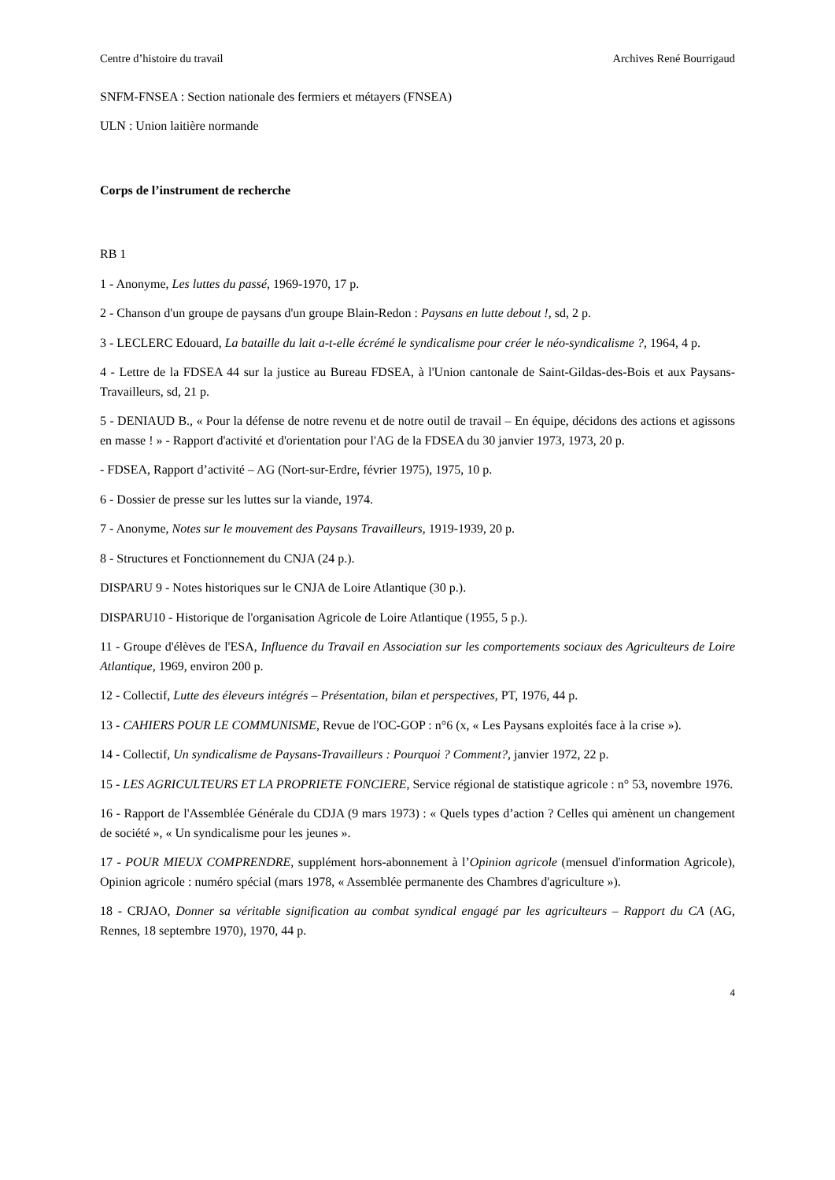Centre d’histoire du travail Archives René Bourrigaud
SNFM-FNSEA : Section nationale des fermiers et métayers (FNSEA)
ULN : Union laitière normande
Corps de l’instrument de recherche
RB 1
1 - Anonyme, Les luttes du passé, 1969-1970, 17 p.
2 - Chanson d'un groupe de paysans d'un groupe Blain-Redon : Paysans en lutte debout !, sd, 2 p.
3 - LECLERC Edouard, La bataille du lait a-t-elle écrémé le syndicalisme pour créer le néo-syndicalisme ?, 1964, 4 p.
4 - Lettre de la FDSEA 44 sur la justice au Bureau FDSEA, à l'Union cantonale de Saint-Gildas-des-Bois et aux Paysans-Travailleurs, sd, 21 p.
5 - DENIAUD B., « Pour la défense de notre revenu et de notre outil de travail – En équipe, décidons des actions et agissons en masse ! » - Rapport d'activité et d'orientation pour l'AG de la FDSEA du 30 janvier 1973, 1973, 20 p.
- FDSEA, Rapport d’activité – AG (Nort-sur-Erdre, février 1975), 1975, 10 p.
6 - Dossier de presse sur les luttes sur la viande, 1974.
7 - Anonyme, Notes sur le mouvement des Paysans Travailleurs, 1919-1939, 20 p.
8 - Structures et Fonctionnement du CNJA (24 p.).
DISPARU 9 - Notes historiques sur le CNJA de Loire Atlantique (30 p.).
DISPARU10 - Historique de l'organisation Agricole de Loire Atlantique (1955, 5 p.).
11 - Groupe d'élèves de l'ESA, Influence du Travail en Association sur les comportements sociaux des Agriculteurs de Loire Atlantique, 1969, environ 200 p.
12 - Collectif, Lutte des éleveurs intégrés – Présentation, bilan et perspectives, PT, 1976, 44 p.
13 - CAHIERS POUR LE COMMUNISME, Revue de l'OC-GOP : n°6 (x, « Les Paysans exploités face à la crise »).
14 - Collectif, Un syndicalisme de Paysans-Travailleurs : Pourquoi ? Comment?, janvier 1972, 22 p.
15 - LES AGRICULTEURS ET LA PROPRIETE FONCIERE, Service régional de statistique agricole : n° 53, novembre 1976.
16 - Rapport de l'Assemblée Générale du CDJA (9 mars 1973) : « Quels types d’action ? Celles qui amènent un changement de société », « Un syndicalisme pour les jeunes ».
17 - POUR MIEUX COMPRENDRE, supplément hors-abonnement à l’Opinion agricole (mensuel d'information Agricole), Opinion agricole : numéro spécial (mars 1978, « Assemblée permanente des Chambres d'agriculture »).
18 - CRJAO, Donner sa véritable signification au combat syndical engagé par les agriculteurs – Rapport du CA (AG, Rennes, 18 septembre 1970), 1970, 44 p.
4